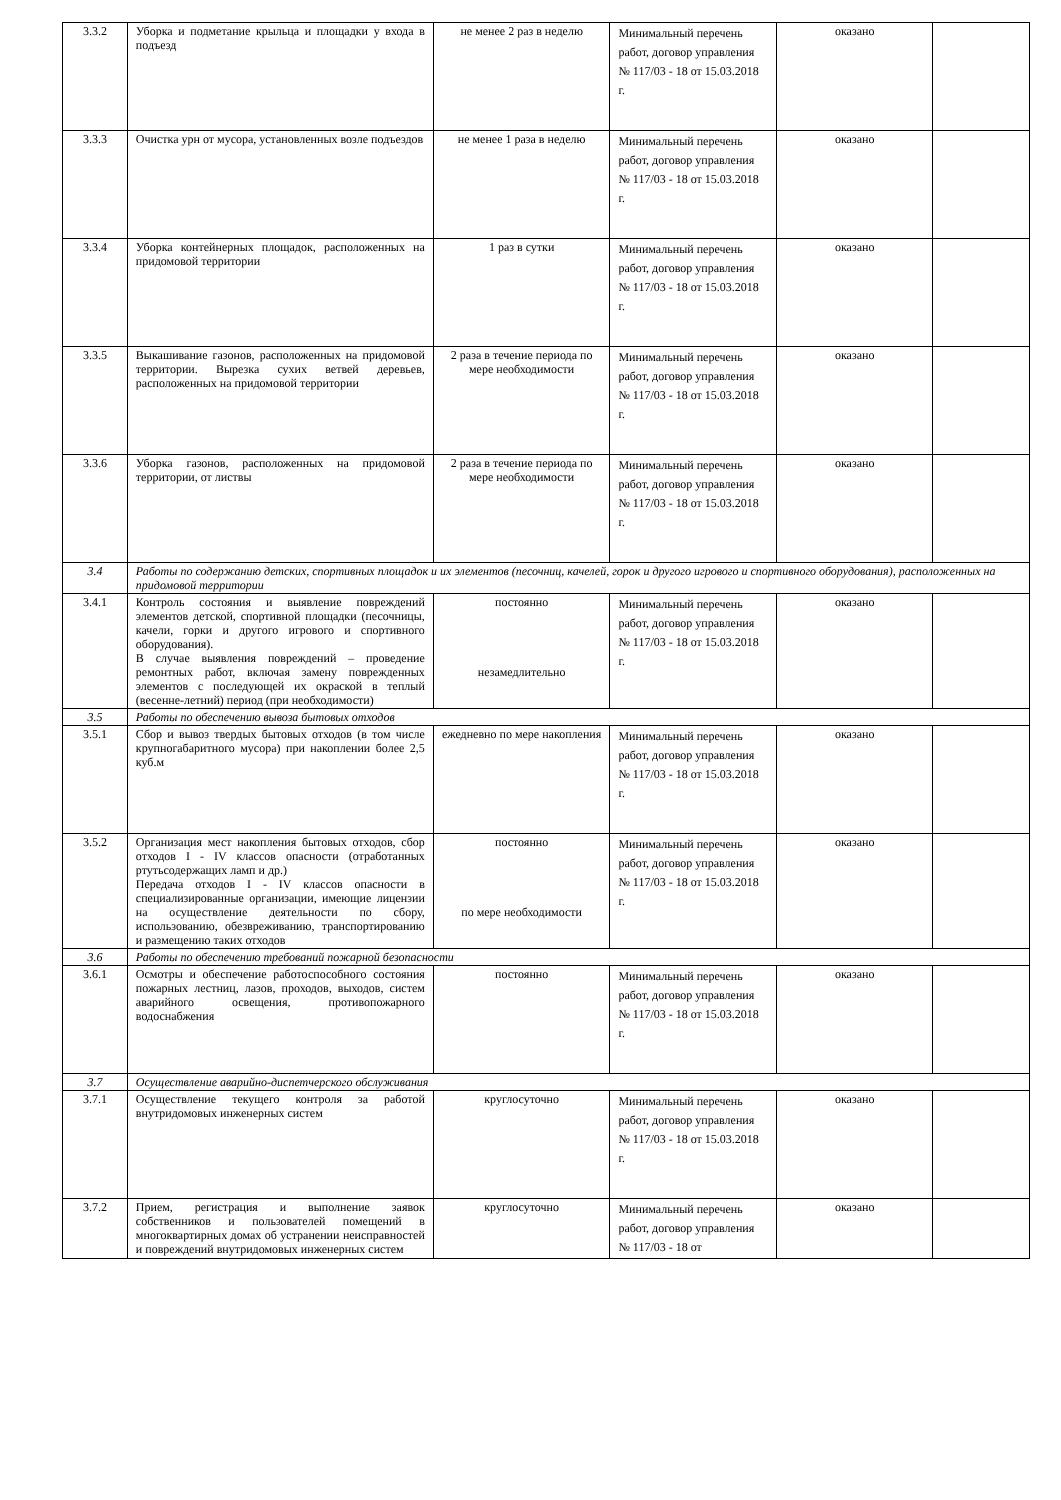| 3.3.2 | Уборка и подметание крыльца и площадки у входа в подъезд | не менее 2 раз в неделю | Минимальный перечень работ, договор управления № 117/03 - 18 от 15.03.2018 г. | оказано | |
| 3.3.3 | Очистка урн от мусора, установленных возле подъездов | не менее 1 раза в неделю | Минимальный перечень работ, договор управления № 117/03 - 18 от 15.03.2018 г. | оказано | |
| 3.3.4 | Уборка контейнерных площадок, расположенных на придомовой территории | 1 раз в сутки | Минимальный перечень работ, договор управления № 117/03 - 18 от 15.03.2018 г. | оказано | |
| 3.3.5 | Выкашивание газонов, расположенных на придомовой территории. Вырезка сухих ветвей деревьев, расположенных на придомовой территории | 2 раза в течение периода по мере необходимости | Минимальный перечень работ, договор управления № 117/03 - 18 от 15.03.2018 г. | оказано | |
| 3.3.6 | Уборка газонов, расположенных на придомовой территории, от листвы | 2 раза в течение периода по мере необходимости | Минимальный перечень работ, договор управления № 117/03 - 18 от 15.03.2018 г. | оказано | |
| 3.4 | Работы по содержанию детских, спортивных площадок и их элементов (песочниц, качелей, горок и другого игрового и спортивного оборудования), расположенных на придомовой территории | | | | |
| 3.4.1 | Контроль состояния и выявление повреждений элементов детской, спортивной площадки (песочницы, качели, горки и другого игрового и спортивного оборудования). В случае выявления повреждений – проведение ремонтных работ, включая замену поврежденных элементов с последующей их окраской в теплый (весенне-летний) период (при необходимости) | постоянно незамедлительно | Минимальный перечень работ, договор управления № 117/03 - 18 от 15.03.2018 г. | оказано | |
| 3.5 | Работы по обеспечению вывоза бытовых отходов | | | | |
| 3.5.1 | Сбор и вывоз твердых бытовых отходов (в том числе крупногабаритного мусора) при накоплении более 2,5 куб.м | ежедневно по мере накопления | Минимальный перечень работ, договор управления № 117/03 - 18 от 15.03.2018 г. | оказано | |
| 3.5.2 | Организация мест накопления бытовых отходов, сбор отходов I - IV классов опасности (отработанных ртутьсодержащих ламп и др.) Передача отходов I - IV классов опасности в специализированные организации, имеющие лицензии на осуществление деятельности по сбору, использованию, обезвреживанию, транспортированию и размещению таких отходов | постоянно по мере необходимости | Минимальный перечень работ, договор управления № 117/03 - 18 от 15.03.2018 г. | оказано | |
| 3.6 | Работы по обеспечению требований пожарной безопасности | | | | |
| 3.6.1 | Осмотры и обеспечение работоспособного состояния пожарных лестниц, лазов, проходов, выходов, систем аварийного освещения, противопожарного водоснабжения | постоянно | Минимальный перечень работ, договор управления № 117/03 - 18 от 15.03.2018 г. | оказано | |
| 3.7 | Осуществление аварийно-диспетчерского обслуживания | | | | |
| 3.7.1 | Осуществление текущего контроля за работой внутридомовых инженерных систем | круглосуточно | Минимальный перечень работ, договор управления № 117/03 - 18 от 15.03.2018 г. | оказано | |
| 3.7.2 | Прием, регистрация и выполнение заявок собственников и пользователей помещений в многоквартирных домах об устранении неисправностей и повреждений внутридомовых инженерных систем | круглосуточно | Минимальный перечень работ, договор управления № 117/03 - 18 от | оказано | |